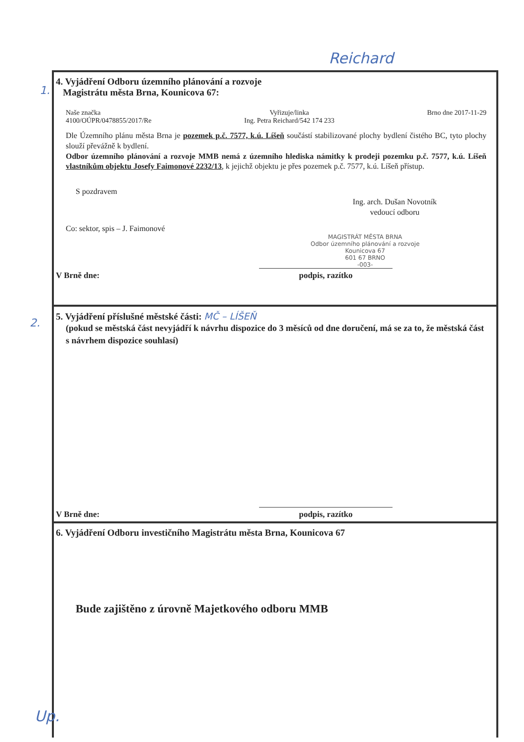Reichard
1.
2.
4. Vyjádření Odboru územního plánování a rozvoje
Magistrátu města Brna, Kounicova 67:
Naše značka
4100/OÚPR/0478855/2017/Re
Vyřizuje/linka
Ing. Petra Reichard/542 174 233
Brno dne 2017-11-29
Dle Územního plánu města Brna je pozemek p.č. 7577, k.ú. Líšeň součástí stabilizované plochy bydlení čistého BC, tyto plochy slouží převážně k bydlení.
Odbor územního plánování a rozvoje MMB nemá z územního hlediska námitky k prodeji pozemku p.č. 7577, k.ú. Líšeň vlastníkům objektu Josefy Faimonové 2232/13, k jejichž objektu je přes pozemek p.č. 7577, k.ú. Líšeň přístup.
S pozdravem
Ing. arch. Dušan Novotník
vedoucí odboru
Co: sektor, spis – J. Faimonové
MAGISTRÁT MĚSTA BRNA
Odbor územního plánování a rozvoje
Kounicova 67
601 67 BRNO
-003-
V Brně dne: podpis, razítko
5. Vyjádření příslušné městské části: MČ – LÍŠEŇ
(pokud se městská část nevyjádří k návrhu dispozice do 3 měsíců od dne doručení, má se za to, že městská část s návrhem dispozice souhlasí)
V Brně dne: podpis, razítko
6. Vyjádření Odboru investičního Magistrátu města Brna, Kounicova 67
Bude zajištěno z úrovně Majetkového odboru MMB
Up.